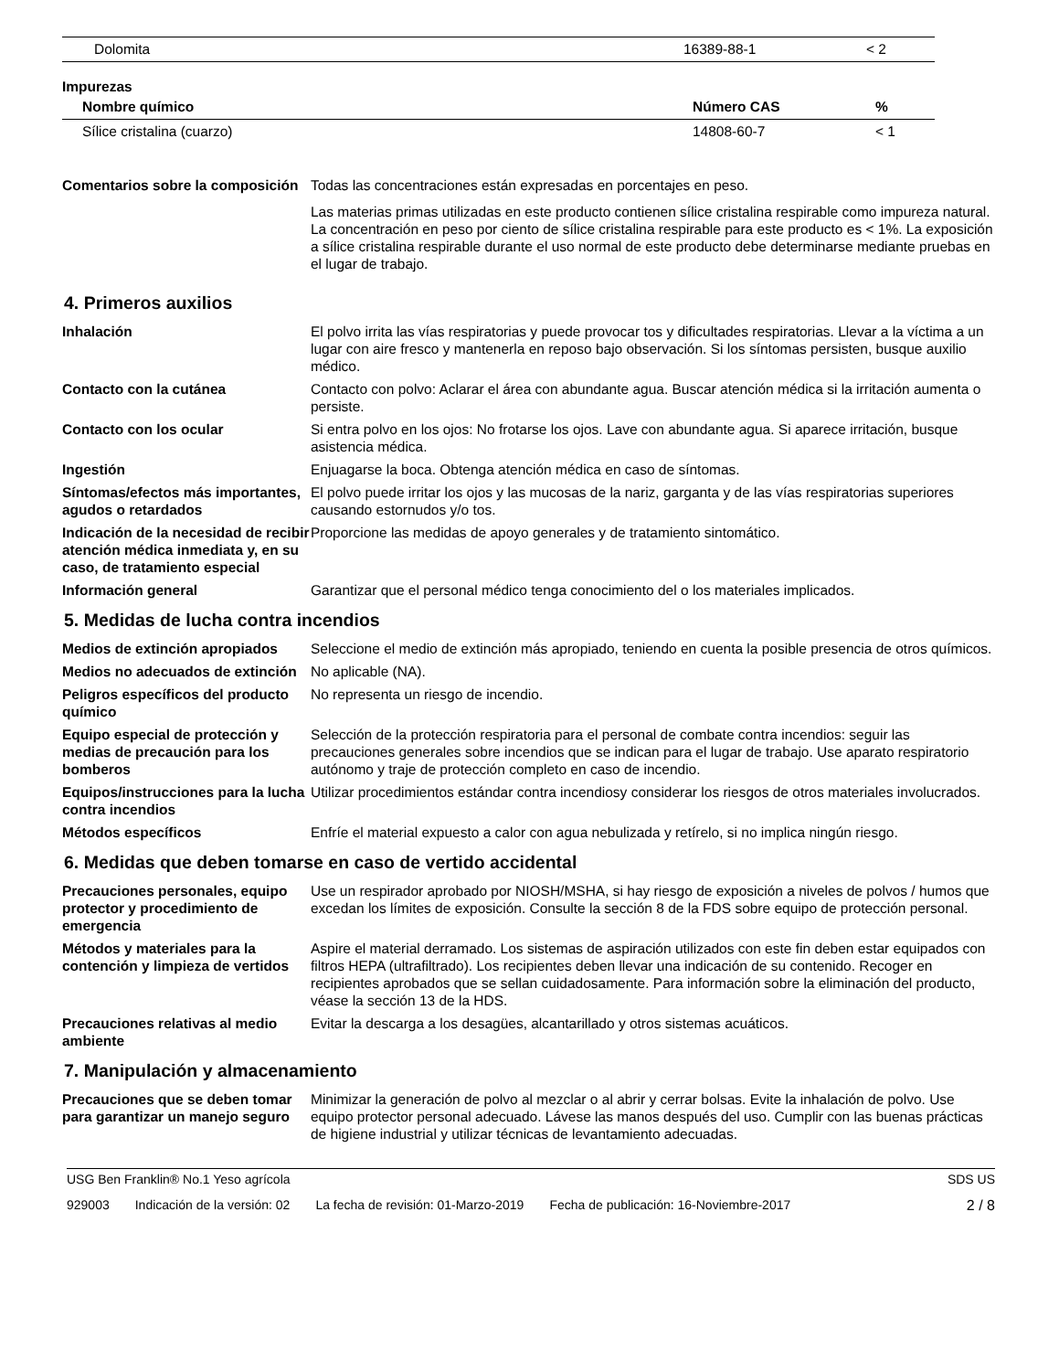| Dolomita | 16389-88-1 | < 2 |
Impurezas
| Nombre químico | Número CAS | % |
| --- | --- | --- |
| Sílice cristalina (cuarzo) | 14808-60-7 | < 1 |
Comentarios sobre la composición
Todas las concentraciones están expresadas en porcentajes en peso.
Las materias primas utilizadas en este producto contienen sílice cristalina respirable como impureza natural. La concentración en peso por ciento de sílice cristalina respirable para este producto es < 1%. La exposición a sílice cristalina respirable durante el uso normal de este producto debe determinarse mediante pruebas en el lugar de trabajo.
4. Primeros auxilios
Inhalación El polvo irrita las vías respiratorias y puede provocar tos y dificultades respiratorias. Llevar a la víctima a un lugar con aire fresco y mantenerla en reposo bajo observación. Si los síntomas persisten, busque auxilio médico.
Contacto con la cutánea Contacto con polvo: Aclarar el área con abundante agua. Buscar atención médica si la irritación aumenta o persiste.
Contacto con los ocular Si entra polvo en los ojos: No frotarse los ojos. Lave con abundante agua. Si aparece irritación, busque asistencia médica.
Ingestión Enjuagarse la boca. Obtenga atención médica en caso de síntomas.
Síntomas/efectos más importantes, agudos o retardados
El polvo puede irritar los ojos y las mucosas de la nariz, garganta y de las vías respiratorias superiores causando estornudos y/o tos.
Indicación de la necesidad de recibir atención médica inmediata y, en su caso, de tratamiento especial
Proporcione las medidas de apoyo generales y de tratamiento sintomático.
Información general Garantizar que el personal médico tenga conocimiento del o los materiales implicados.
5. Medidas de lucha contra incendios
Medios de extinción apropiados
Seleccione el medio de extinción más apropiado, teniendo en cuenta la posible presencia de otros químicos.
Medios no adecuados de extinción
No aplicable (NA).
Peligros específicos del producto químico
No representa un riesgo de incendio.
Equipo especial de protección y medias de precaución para los bomberos
Selección de la protección respiratoria para el personal de combate contra incendios: seguir las precauciones generales sobre incendios que se indican para el lugar de trabajo. Use aparato respiratorio autónomo y traje de protección completo en caso de incendio.
Equipos/instrucciones para la lucha contra incendios
Utilizar procedimientos estándar contra incendiosy considerar los riesgos de otros materiales involucrados.
Métodos específicos Enfríe el material expuesto a calor con agua nebulizada y retírelo, si no implica ningún riesgo.
6. Medidas que deben tomarse en caso de vertido accidental
Precauciones personales, equipo protector y procedimiento de emergencia
Use un respirador aprobado por NIOSH/MSHA, si hay riesgo de exposición a niveles de polvos / humos que excedan los límites de exposición. Consulte la sección 8 de la FDS sobre equipo de protección personal.
Métodos y materiales para la contención y limpieza de vertidos
Aspire el material derramado. Los sistemas de aspiración utilizados con este fin deben estar equipados con filtros HEPA (ultrafiltrado). Los recipientes deben llevar una indicación de su contenido. Recoger en recipientes aprobados que se sellan cuidadosamente. Para información sobre la eliminación del producto, véase la sección 13 de la HDS.
Precauciones relativas al medio ambiente
Evitar la descarga a los desagües, alcantarillado y otros sistemas acuáticos.
7. Manipulación y almacenamiento
Precauciones que se deben tomar para garantizar un manejo seguro
Minimizar la generación de polvo al mezclar o al abrir y cerrar bolsas. Evite la inhalación de polvo. Use equipo protector personal adecuado. Lávese las manos después del uso. Cumplir con las buenas prácticas de higiene industrial y utilizar técnicas de levantamiento adecuadas.
USG Ben Franklin® No.1 Yeso agrícola SDS US
929003 Indicación de la versión: 02 La fecha de revisión: 01-Marzo-2019 Fecha de publicación: 16-Noviembre-2017
2 / 8